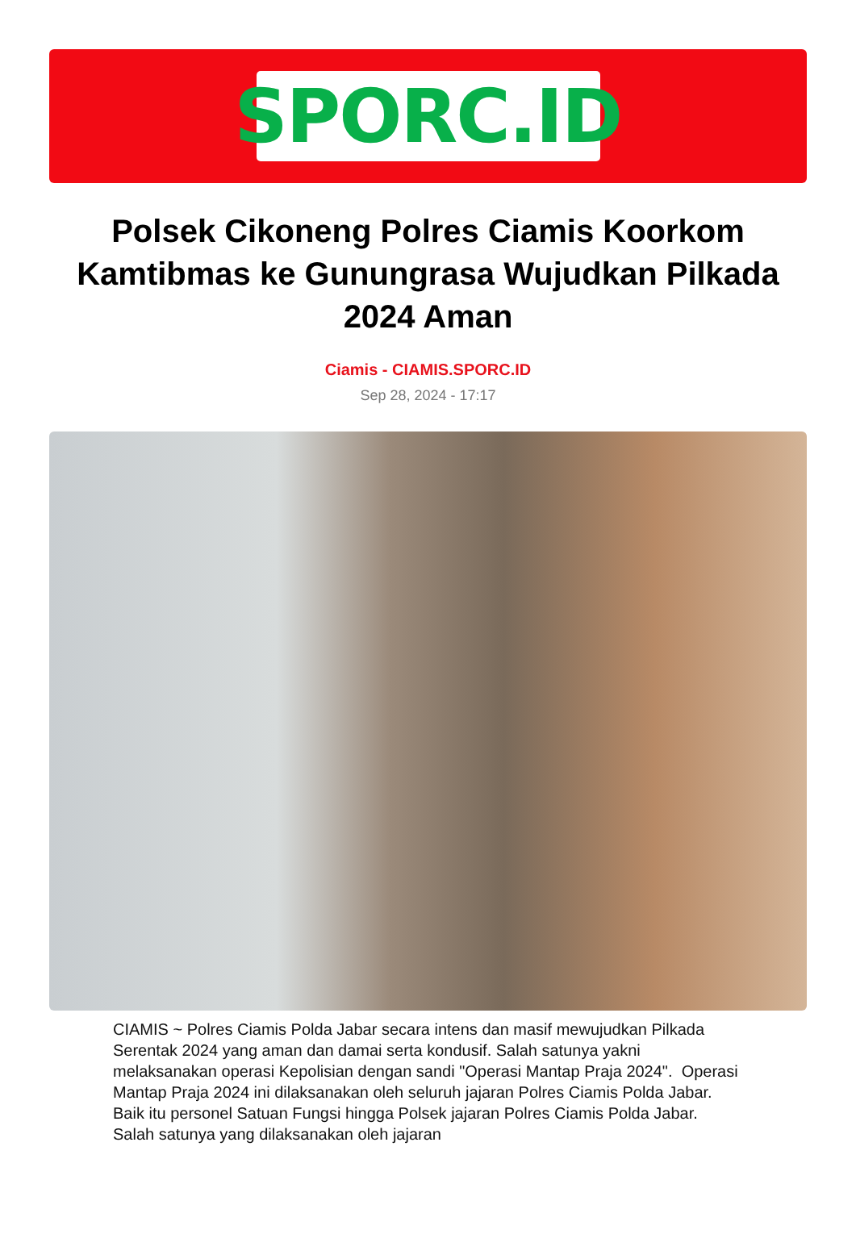SPORC.ID
Polsek Cikoneng Polres Ciamis Koorkom Kamtibmas ke Gunungrasa Wujudkan Pilkada 2024 Aman
Ciamis - CIAMIS.SPORC.ID
Sep 28, 2024 - 17:17
CIAMIS ~ Polres Ciamis Polda Jabar secara intens dan masif mewujudkan Pilkada Serentak 2024 yang aman dan damai serta kondusif. Salah satunya yakni melaksanakan operasi Kepolisian dengan sandi "Operasi Mantap Praja 2024". Operasi Mantap Praja 2024 ini dilaksanakan oleh seluruh jajaran Polres Ciamis Polda Jabar. Baik itu personel Satuan Fungsi hingga Polsek jajaran Polres Ciamis Polda Jabar. Salah satunya yang dilaksanakan oleh jajaran